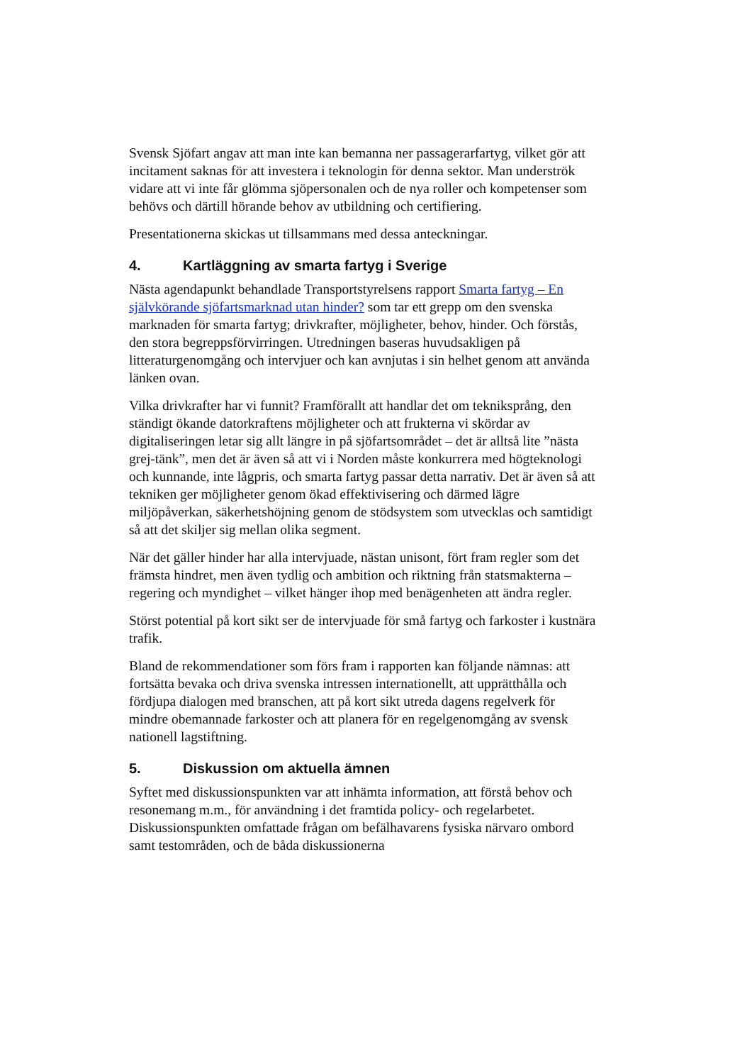Svensk Sjöfart angav att man inte kan bemanna ner passagerarfartyg, vilket gör att incitament saknas för att investera i teknologin för denna sektor. Man underströk vidare att vi inte får glömma sjöpersonalen och de nya roller och kompetenser som behövs och därtill hörande behov av utbildning och certifiering.
Presentationerna skickas ut tillsammans med dessa anteckningar.
4. Kartläggning av smarta fartyg i Sverige
Nästa agendapunkt behandlade Transportstyrelsens rapport Smarta fartyg – En självkörande sjöfartsmarknad utan hinder? som tar ett grepp om den svenska marknaden för smarta fartyg; drivkrafter, möjligheter, behov, hinder. Och förstås, den stora begreppsförvirringen. Utredningen baseras huvudsakligen på litteraturgenomgång och intervjuer och kan avnjutas i sin helhet genom att använda länken ovan.
Vilka drivkrafter har vi funnit? Framförallt att handlar det om tekniksprång, den ständigt ökande datorkraftens möjligheter och att frukterna vi skördar av digitaliseringen letar sig allt längre in på sjöfartsområdet – det är alltså lite ”nästa grej-tänk”, men det är även så att vi i Norden måste konkurrera med högteknologi och kunnande, inte lågpris, och smarta fartyg passar detta narrativ. Det är även så att tekniken ger möjligheter genom ökad effektivisering och därmed lägre miljöpåverkan, säkerhetshöjning genom de stödsystem som utvecklas och samtidigt så att det skiljer sig mellan olika segment.
När det gäller hinder har alla intervjuade, nästan unisont, fört fram regler som det främsta hindret, men även tydlig och ambition och riktning från statsmakterna – regering och myndighet – vilket hänger ihop med benägenheten att ändra regler.
Störst potential på kort sikt ser de intervjuade för små fartyg och farkoster i kustnära trafik.
Bland de rekommendationer som förs fram i rapporten kan följande nämnas: att fortsätta bevaka och driva svenska intressen internationellt, att upprätthålla och fördjupa dialogen med branschen, att på kort sikt utreda dagens regelverk för mindre obemannade farkoster och att planera för en regelgenomgång av svensk nationell lagstiftning.
5. Diskussion om aktuella ämnen
Syftet med diskussionspunkten var att inhämta information, att förstå behov och resonemang m.m., för användning i det framtida policy- och regelarbetet. Diskussionspunkten omfattade frågan om befälhavarens fysiska närvaro ombord samt testområden, och de båda diskussionerna